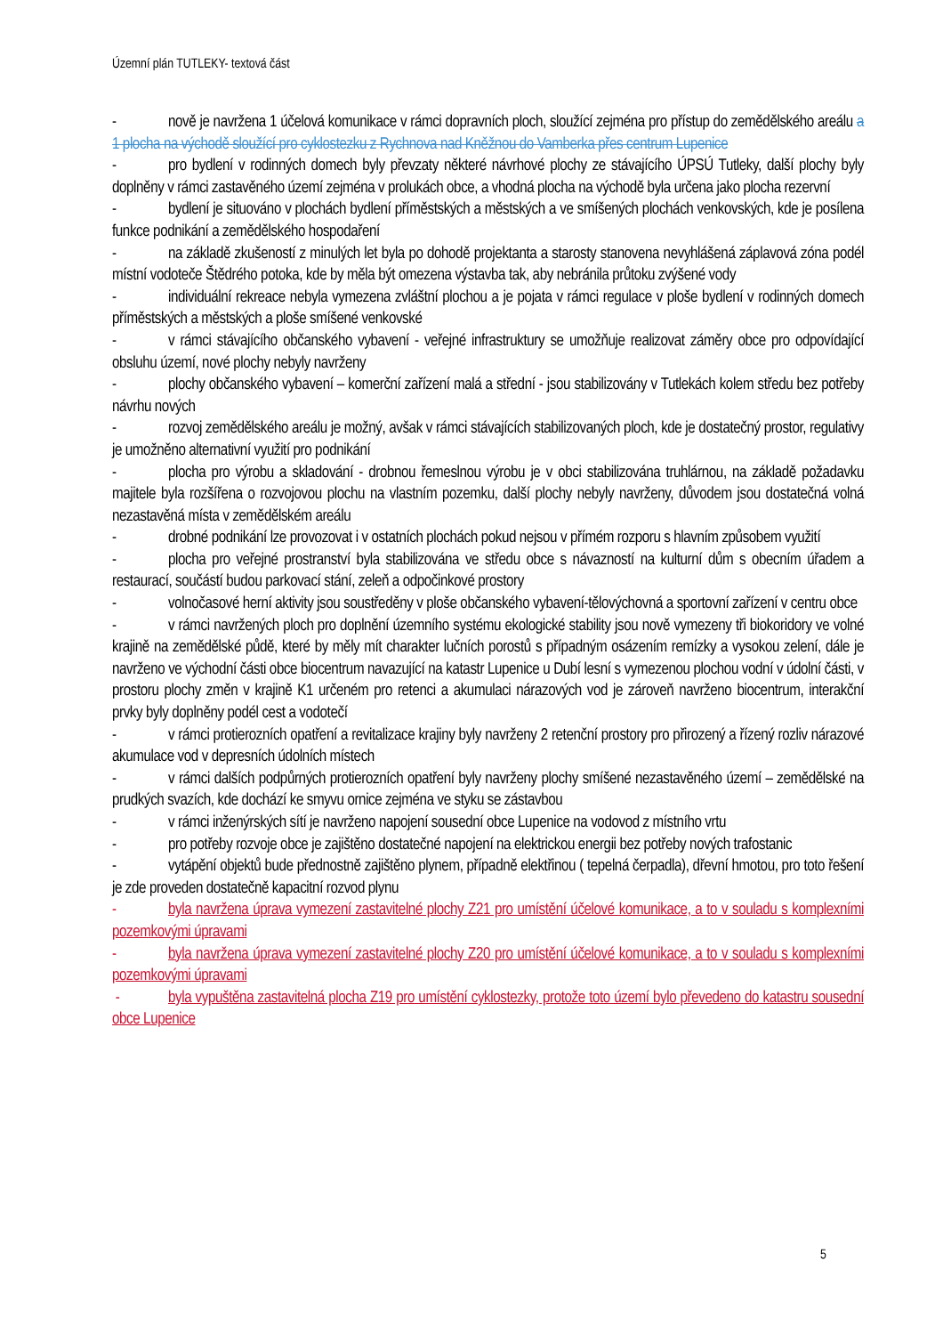Územní plán TUTLEKY- textová část
- nově je navržena 1 účelová komunikace v rámci dopravních ploch, sloužící zejména pro přístup do zemědělského areálu a 1 plocha na východě sloužící pro cyklostezku z Rychnova nad Kněžnou do Vamberka přes centrum Lupenice
- pro bydlení v rodinných domech byly převzaty některé návrhové plochy ze stávajícího ÚPSÚ Tutleky, další plochy byly doplněny v rámci zastavěného území zejména v prolukách obce, a vhodná plocha na východě byla určena jako plocha rezervní
- bydlení je situováno v plochách bydlení příměstských a městských a ve smíšených plochách venkovských, kde je posílena funkce podnikání a zemědělského hospodaření
- na základě zkušeností z minulých let byla po dohodě projektanta a starosty stanovena nevyhlášená záplavová zóna podél místní vodoteče Štědrého potoka, kde by měla být omezena výstavba tak, aby nebránila průtoku zvýšené vody
- individuální rekreace nebyla vymezena zvláštní plochou a je pojata v rámci regulace v ploše bydlení v rodinných domech příměstských a městských a ploše smíšené venkovské
- v rámci stávajícího občanského vybavení - veřejné infrastruktury se umožňuje realizovat záměry obce pro odpovídající obsluhu území, nové plochy nebyly navrženy
- plochy občanského vybavení – komerční zařízení malá a střední - jsou stabilizovány v Tutlekách kolem středu bez potřeby návrhu nových
- rozvoj zemědělského areálu je možný, avšak v rámci stávajících stabilizovaných ploch, kde je dostatečný prostor, regulativy je umožněno alternativní využití pro podnikání
- plocha pro výrobu a skladování - drobnou řemeslnou výrobu je v obci stabilizována truhlárnou, na základě požadavku majitele byla rozšířena o rozvojovou plochu na vlastním pozemku, další plochy nebyly navrženy, důvodem jsou dostatečná volná nezastavěná místa v zemědělském areálu
- drobné podnikání lze provozovat i v ostatních plochách pokud nejsou v přímém rozporu s hlavním způsobem využití
- plocha pro veřejné prostranství byla stabilizována ve středu obce s návazností na kulturní dům s obecním úřadem a restaurací, součástí budou parkovací stání, zeleň a odpočinkové prostory
- volnočasové herní aktivity jsou soustředěny v ploše občanského vybavení-tělovýchovná a sportovní zařízení v centru obce
- v rámci navržených ploch pro doplnění územního systému ekologické stability jsou nově vymezeny tři biokoridory ve volné krajině na zemědělské půdě, které by měly mít charakter lučních porostů s případným osázením remízky a vysokou zelení, dále je navrženo ve východní části obce biocentrum navazující na katastr Lupenice u Dubí lesní s vymezenou plochou vodní v údolní části, v prostoru plochy změn v krajině K1 určeném pro retenci a akumulaci nárazových vod je zároveň navrženo biocentrum, interakční prvky byly doplněny podél cest a vodotečí
- v rámci protierozních opatření a revitalizace krajiny byly navrženy 2 retenční prostory pro přirozený a řízený rozliv nárazové akumulace vod v depresních údolních místech
- v rámci dalších podpůrných protierozních opatření byly navrženy plochy smíšené nezastavěného území – zemědělské na prudkých svazích, kde dochází ke smyvu ornice zejména ve styku se zástavbou
- v rámci inženýrských sítí je navrženo napojení sousední obce Lupenice na vodovod z místního vrtu
- pro potřeby rozvoje obce je zajištěno dostatečné napojení na elektrickou energii bez potřeby nových trafostanic
- vytápění objektů bude přednostně zajištěno plynem, případně elektřinou ( tepelná čerpadla), dřevní hmotou, pro toto řešení je zde proveden dostatečně kapacitní rozvod plynu
- byla navržena úprava vymezení zastavitelné plochy Z21 pro umístění účelové komunikace, a to v souladu s komplexními pozemkovými úpravami
- byla navržena úprava vymezení zastavitelné plochy Z20 pro umístění účelové komunikace, a to v souladu s komplexními pozemkovými úpravami
- byla vypuštěna zastavitelná plocha Z19 pro umístění cyklostezky, protože toto území bylo převedeno do katastru sousední obce Lupenice
5